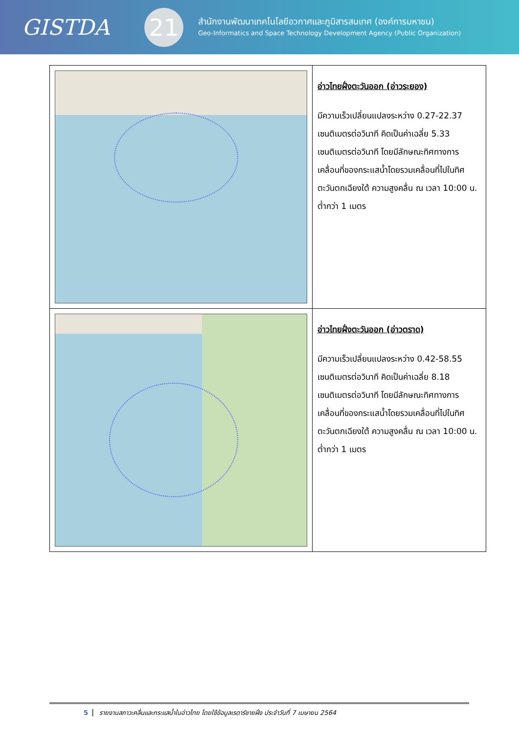GISTDA
21
สำนักงานพัฒนาเทคโนโลยีอวกาศและภูมิสารสนเทศ (องค์การมหาชน)
Geo-Informatics and Space Technology Development Agency (Public Organization)
| | อ่าวไทยฝั่งตะวันออก (อ่าวระยอง) มีความเร็วเปลี่ยนแปลงระหว่าง 0.27-22.37 เซนติเมตรต่อวินาที คิดเป็นค่าเฉลี่ย 5.33 เซนติเมตรต่อวินาที โดยมีลักษณะทิศทางการเคลื่อนที่ของกระแสน้ำโดยรวมเคลื่อนที่ไปในทิศตะวันตกเฉียงใต้ ความสูงคลื่น ณ เวลา 10:00 น. ต่ำกว่า 1 เมตร |
| | อ่าวไทยฝั่งตะวันออก (อ่าวตราด) มีความเร็วเปลี่ยนแปลงระหว่าง 0.42-58.55 เซนติเมตรต่อวินาที คิดเป็นค่าเฉลี่ย 8.18 เซนติเมตรต่อวินาที โดยมีลักษณะทิศทางการเคลื่อนที่ของกระแสน้ำโดยรวมเคลื่อนที่ไปในทิศตะวันตกเฉียงใต้ ความสูงคลื่น ณ เวลา 10:00 น. ต่ำกว่า 1 เมตร |
5 รายงานสภาวะคลื่นและกระแสน้ำในอ่าวไทย โดยใช้ข้อมูลเรดาร์ชายฝั่ง ประจำวันที่ 7 เมษายน 2564